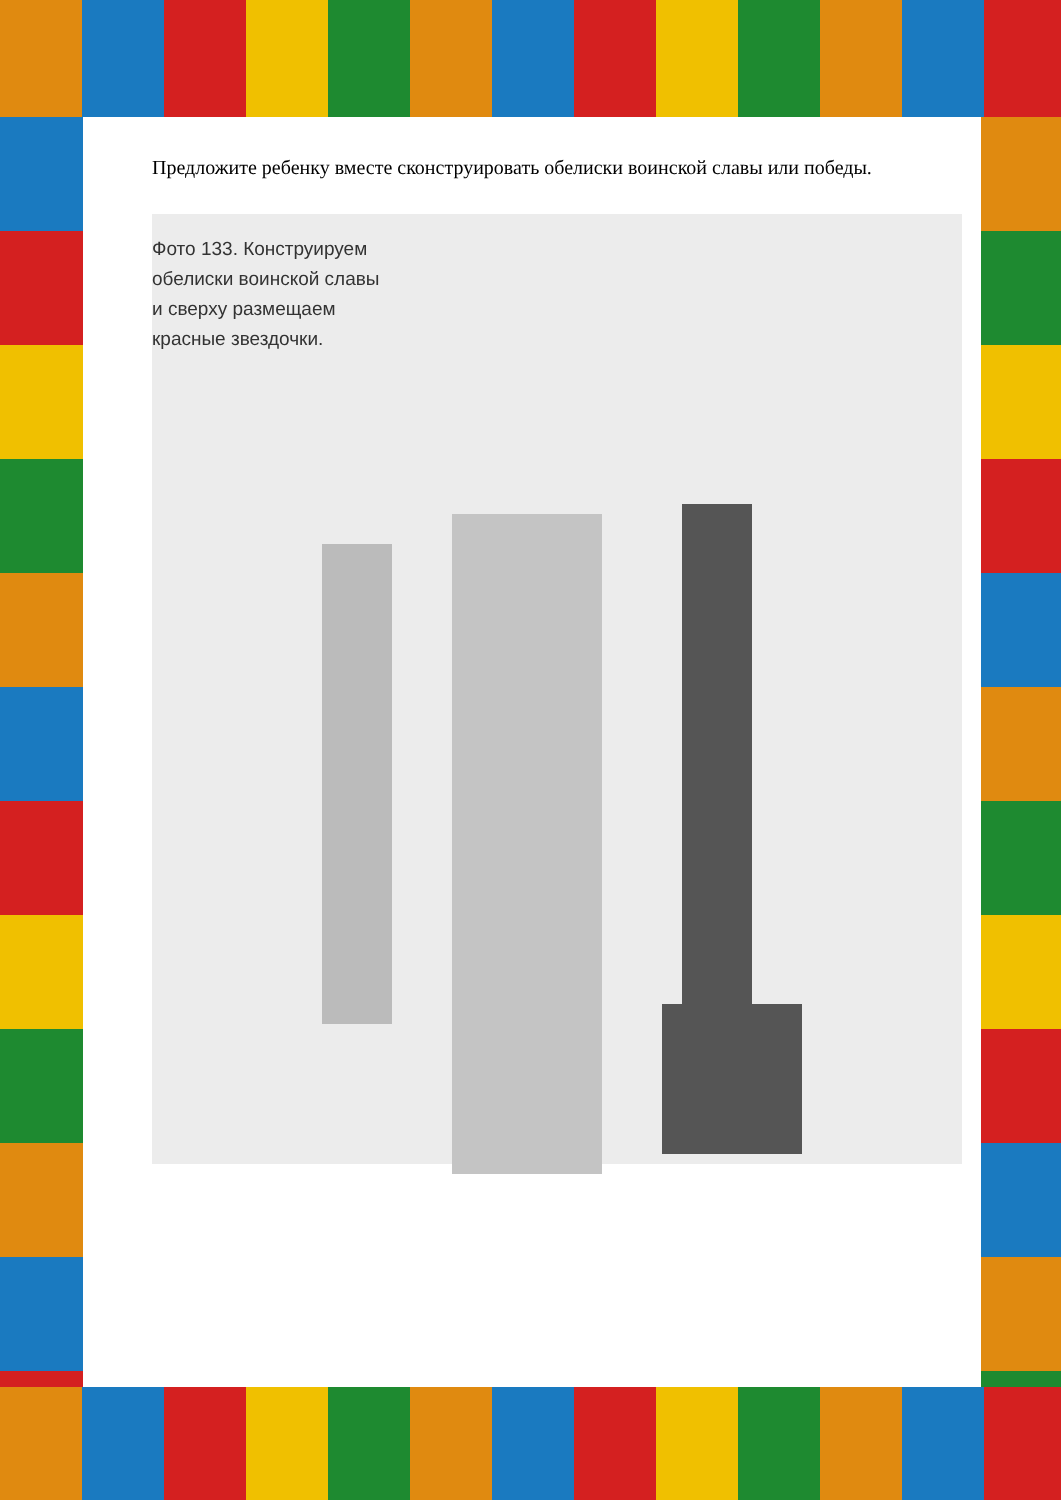Предложите ребенку вместе сконструировать обелиски воинской славы или победы.
Фото 133. Конструируем обелиски воинской славы и сверху размещаем красные звездочки.